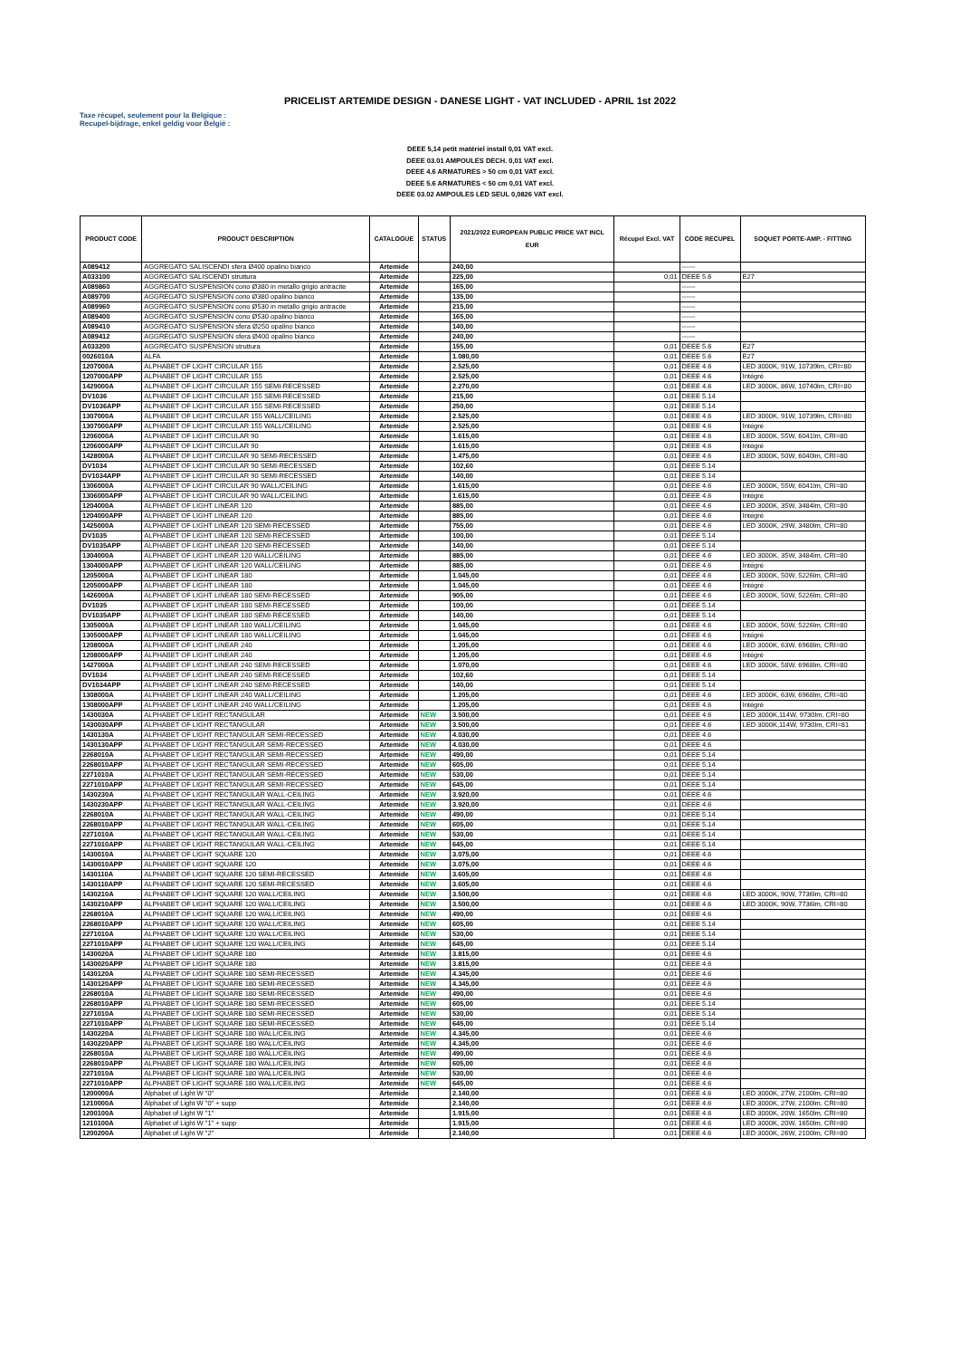PRICELIST ARTEMIDE DESIGN - DANESE LIGHT - VAT INCLUDED - APRIL 1st 2022
Taxe récupel, seulement pour la Belgique :
Recupel-bijdrage, enkel geldig voor België :
DEEE 5,14 petit matériel install 0,01 VAT excl.
DEEE 03.01 AMPOULES DECH. 0,01 VAT excl.
DEEE 4.6 ARMATURES > 50 cm 0,01 VAT excl.
DEEE 5.6 ARMATURES < 50 cm 0,01 VAT excl.
DEEE 03.02 AMPOULES LED SEUL 0,0826 VAT excl.
| PRODUCT CODE | PRODUCT DESCRIPTION | CATALOGUE | STATUS | 2021/2022 EUROPEAN PUBLIC PRICE VAT INCL EUR | Récupel Excl. VAT | CODE RECUPEL | SOQUET PORTE-AMP. - FITTING |
| --- | --- | --- | --- | --- | --- | --- | --- |
| A089412 | AGGREGATO SALISCENDI sfera Ø400 opalino bianco | Artemide | | 240,00 | | ------ | |
| A033100 | AGGREGATO SALISCENDI struttura | Artemide | | 225,00 | 0,01 | DEEE 5.6 | E27 |
| A089860 | AGGREGATO SUSPENSION cono Ø380 in metallo grigio antracite | Artemide | | 165,00 | | ------ | |
| A089700 | AGGREGATO SUSPENSION cono Ø380 opalino bianco | Artemide | | 135,00 | | ------ | |
| A089960 | AGGREGATO SUSPENSION cono Ø530 in metallo grigio antracite | Artemide | | 215,00 | | ------ | |
| A089400 | AGGREGATO SUSPENSION cono Ø530 opalino bianco | Artemide | | 165,00 | | ------ | |
| A089410 | AGGREGATO SUSPENSION sfera Ø250 opalino bianco | Artemide | | 140,00 | | ------ | |
| A089412 | AGGREGATO SUSPENSION sfera Ø400 opalino bianco | Artemide | | 240,00 | | ------ | |
| A033200 | AGGREGATO SUSPENSION struttura | Artemide | | 155,00 | 0,01 | DEEE 5.6 | E27 |
| 0026010A | ALFA | Artemide | | 1.080,00 | 0,01 | DEEE 5.6 | E27 |
| 1207000A | ALPHABET OF LIGHT CIRCULAR 155 | Artemide | | 2.525,00 | 0,01 | DEEE 4.6 | LED 3000K, 91W, 10739lm, CRI=80 |
| 1207000APP | ALPHABET OF LIGHT CIRCULAR 155 | Artemide | | 2.525,00 | 0,01 | DEEE 4.6 | Intégré |
| 1429000A | ALPHABET OF LIGHT CIRCULAR 155 SEMI-RECESSED | Artemide | | 2.270,00 | 0,01 | DEEE 4.6 | LED 3000K, 86W, 10740lm, CRI=80 |
| DV1036 | ALPHABET OF LIGHT CIRCULAR 155 SEMI-RECESSED | Artemide | | 215,00 | 0,01 | DEEE 5.14 | |
| DV1036APP | ALPHABET OF LIGHT CIRCULAR 155 SEMI-RECESSED | Artemide | | 250,00 | 0,01 | DEEE 5.14 | |
| 1307000A | ALPHABET OF LIGHT CIRCULAR 155 WALL/CEILING | Artemide | | 2.525,00 | 0,01 | DEEE 4.6 | LED 3000K, 91W, 10739lm, CRI=80 |
| 1307000APP | ALPHABET OF LIGHT CIRCULAR 155 WALL/CEILING | Artemide | | 2.525,00 | 0,01 | DEEE 4.6 | Intégré |
| 1206000A | ALPHABET OF LIGHT CIRCULAR 90 | Artemide | | 1.615,00 | 0,01 | DEEE 4.6 | LED 3000K, 55W, 6041lm, CRI=80 |
| 1206000APP | ALPHABET OF LIGHT CIRCULAR 90 | Artemide | | 1.615,00 | 0,01 | DEEE 4.6 | Intégré |
| 1428000A | ALPHABET OF LIGHT CIRCULAR 90 SEMI-RECESSED | Artemide | | 1.475,00 | 0,01 | DEEE 4.6 | LED 3000K, 50W, 6040lm, CRI=80 |
| DV1034 | ALPHABET OF LIGHT CIRCULAR 90 SEMI-RECESSED | Artemide | | 102,60 | 0,01 | DEEE 5.14 | |
| DV1034APP | ALPHABET OF LIGHT CIRCULAR 90 SEMI-RECESSED | Artemide | | 140,00 | 0,01 | DEEE 5.14 | |
| 1306000A | ALPHABET OF LIGHT CIRCULAR 90 WALL/CEILING | Artemide | | 1.615,00 | 0,01 | DEEE 4.6 | LED 3000K, 55W, 6041lm, CRI=80 |
| 1306000APP | ALPHABET OF LIGHT CIRCULAR 90 WALL/CEILING | Artemide | | 1.615,00 | 0,01 | DEEE 4.6 | Intégré |
| 1204000A | ALPHABET OF LIGHT LINEAR 120 | Artemide | | 885,00 | 0,01 | DEEE 4.6 | LED 3000K, 35W, 3484lm, CRI=80 |
| 1204000APP | ALPHABET OF LIGHT LINEAR 120 | Artemide | | 885,00 | 0,01 | DEEE 4.6 | Intégré |
| 1425000A | ALPHABET OF LIGHT LINEAR 120 SEMI-RECESSED | Artemide | | 755,00 | 0,01 | DEEE 4.6 | LED 3000K, 29W, 3480lm, CRI=80 |
| DV1035 | ALPHABET OF LIGHT LINEAR 120 SEMI-RECESSED | Artemide | | 100,00 | 0,01 | DEEE 5.14 | |
| DV1035APP | ALPHABET OF LIGHT LINEAR 120 SEMI-RECESSED | Artemide | | 140,00 | 0,01 | DEEE 5.14 | |
| 1304000A | ALPHABET OF LIGHT LINEAR 120 WALL/CEILING | Artemide | | 885,00 | 0,01 | DEEE 4.6 | LED 3000K, 35W, 3484lm, CRI=80 |
| 1304000APP | ALPHABET OF LIGHT LINEAR 120 WALL/CEILING | Artemide | | 885,00 | 0,01 | DEEE 4.6 | Intégré |
| 1205000A | ALPHABET OF LIGHT LINEAR 180 | Artemide | | 1.045,00 | 0,01 | DEEE 4.6 | LED 3000K, 50W, 5226lm, CRI=80 |
| 1205000APP | ALPHABET OF LIGHT LINEAR 180 | Artemide | | 1.045,00 | 0,01 | DEEE 4.6 | Intégré |
| 1426000A | ALPHABET OF LIGHT LINEAR 180 SEMI-RECESSED | Artemide | | 905,00 | 0,01 | DEEE 4.6 | LED 3000K, 50W, 5226lm, CRI=80 |
| DV1035 | ALPHABET OF LIGHT LINEAR 180 SEMI-RECESSED | Artemide | | 100,00 | 0,01 | DEEE 5.14 | |
| DV1035APP | ALPHABET OF LIGHT LINEAR 180 SEMI-RECESSED | Artemide | | 140,00 | 0,01 | DEEE 5.14 | |
| 1305000A | ALPHABET OF LIGHT LINEAR 180 WALL/CEILING | Artemide | | 1.045,00 | 0,01 | DEEE 4.6 | LED 3000K, 50W, 5226lm, CRI=80 |
| 1305000APP | ALPHABET OF LIGHT LINEAR 180 WALL/CEILING | Artemide | | 1.045,00 | 0,01 | DEEE 4.6 | Intégré |
| 1208000A | ALPHABET OF LIGHT LINEAR 240 | Artemide | | 1.205,00 | 0,01 | DEEE 4.6 | LED 3000K, 63W, 6968lm, CRI=80 |
| 1208000APP | ALPHABET OF LIGHT LINEAR 240 | Artemide | | 1.205,00 | 0,01 | DEEE 4.6 | Intégré |
| 1427000A | ALPHABET OF LIGHT LINEAR 240 SEMI-RECESSED | Artemide | | 1.070,00 | 0,01 | DEEE 4.6 | LED 3000K, 58W, 6968lm, CRI=80 |
| DV1034 | ALPHABET OF LIGHT LINEAR 240 SEMI-RECESSED | Artemide | | 102,60 | 0,01 | DEEE 5.14 | |
| DV1034APP | ALPHABET OF LIGHT LINEAR 240 SEMI-RECESSED | Artemide | | 140,00 | 0,01 | DEEE 5.14 | |
| 1308000A | ALPHABET OF LIGHT LINEAR 240 WALL/CEILING | Artemide | | 1.205,00 | 0,01 | DEEE 4.6 | LED 3000K, 63W, 6968lm, CRI=80 |
| 1308000APP | ALPHABET OF LIGHT LINEAR 240 WALL/CEILING | Artemide | | 1.205,00 | 0,01 | DEEE 4.6 | Intégré |
| 1430030A | ALPHABET OF LIGHT RECTANGULAR | Artemide | NEW | 3.500,00 | 0,01 | DEEE 4.6 | LED 3000K,114W, 9730lm, CRI=80 |
| 1430030APP | ALPHABET OF LIGHT RECTANGULAR | Artemide | NEW | 3.500,00 | 0,01 | DEEE 4.6 | LED 3000K,114W, 9730lm, CRI=81 |
| 1430130A | ALPHABET OF LIGHT RECTANGULAR SEMI-RECESSED | Artemide | NEW | 4.030,00 | 0,01 | DEEE 4.6 | |
| 1430130APP | ALPHABET OF LIGHT RECTANGULAR SEMI-RECESSED | Artemide | NEW | 4.030,00 | 0,01 | DEEE 4.6 | |
| 2268010A | ALPHABET OF LIGHT RECTANGULAR SEMI-RECESSED | Artemide | NEW | 490,00 | 0,01 | DEEE 5.14 | |
| 2268010APP | ALPHABET OF LIGHT RECTANGULAR SEMI-RECESSED | Artemide | NEW | 605,00 | 0,01 | DEEE 5.14 | |
| 2271010A | ALPHABET OF LIGHT RECTANGULAR SEMI-RECESSED | Artemide | NEW | 530,00 | 0,01 | DEEE 5.14 | |
| 2271010APP | ALPHABET OF LIGHT RECTANGULAR SEMI-RECESSED | Artemide | NEW | 645,00 | 0,01 | DEEE 5.14 | |
| 1430230A | ALPHABET OF LIGHT RECTANGULAR WALL-CEILING | Artemide | NEW | 3.920,00 | 0,01 | DEEE 4.6 | |
| 1430230APP | ALPHABET OF LIGHT RECTANGULAR WALL-CEILING | Artemide | NEW | 3.920,00 | 0,01 | DEEE 4.6 | |
| 2268010A | ALPHABET OF LIGHT RECTANGULAR WALL-CEILING | Artemide | NEW | 490,00 | 0,01 | DEEE 5.14 | |
| 2268010APP | ALPHABET OF LIGHT RECTANGULAR WALL-CEILING | Artemide | NEW | 605,00 | 0,01 | DEEE 5.14 | |
| 2271010A | ALPHABET OF LIGHT RECTANGULAR WALL-CEILING | Artemide | NEW | 530,00 | 0,01 | DEEE 5.14 | |
| 2271010APP | ALPHABET OF LIGHT RECTANGULAR WALL-CEILING | Artemide | NEW | 645,00 | 0,01 | DEEE 5.14 | |
| 1430010A | ALPHABET OF LIGHT SQUARE 120 | Artemide | NEW | 3.075,00 | 0,01 | DEEE 4.6 | |
| 1430010APP | ALPHABET OF LIGHT SQUARE 120 | Artemide | NEW | 3.075,00 | 0,01 | DEEE 4.6 | |
| 1430110A | ALPHABET OF LIGHT SQUARE 120 SEMI-RECESSED | Artemide | NEW | 3.605,00 | 0,01 | DEEE 4.6 | |
| 1430110APP | ALPHABET OF LIGHT SQUARE 120 SEMI-RECESSED | Artemide | NEW | 3.605,00 | 0,01 | DEEE 4.6 | |
| 1430210A | ALPHABET OF LIGHT SQUARE 120 WALL/CEILING | Artemide | NEW | 3.500,00 | 0,01 | DEEE 4.6 | LED 3000K, 90W, 7736lm, CRI=80 |
| 1430210APP | ALPHABET OF LIGHT SQUARE 120 WALL/CEILING | Artemide | NEW | 3.500,00 | 0,01 | DEEE 4.6 | LED 3000K, 90W, 7736lm, CRI=80 |
| 2268010A | ALPHABET OF LIGHT SQUARE 120 WALL/CEILING | Artemide | NEW | 490,00 | 0,01 | DEEE 4.6 | |
| 2268010APP | ALPHABET OF LIGHT SQUARE 120 WALL/CEILING | Artemide | NEW | 605,00 | 0,01 | DEEE 5.14 | |
| 2271010A | ALPHABET OF LIGHT SQUARE 120 WALL/CEILING | Artemide | NEW | 530,00 | 0,01 | DEEE 5.14 | |
| 2271010APP | ALPHABET OF LIGHT SQUARE 120 WALL/CEILING | Artemide | NEW | 645,00 | 0,01 | DEEE 5.14 | |
| 1430020A | ALPHABET OF LIGHT SQUARE 180 | Artemide | NEW | 3.815,00 | 0,01 | DEEE 4.6 | |
| 1430020APP | ALPHABET OF LIGHT SQUARE 180 | Artemide | NEW | 3.815,00 | 0,01 | DEEE 4.6 | |
| 1430120A | ALPHABET OF LIGHT SQUARE 180 SEMI-RECESSED | Artemide | NEW | 4.345,00 | 0,01 | DEEE 4.6 | |
| 1430120APP | ALPHABET OF LIGHT SQUARE 180 SEMI-RECESSED | Artemide | NEW | 4.345,00 | 0,01 | DEEE 4.6 | |
| 2268010A | ALPHABET OF LIGHT SQUARE 180 SEMI-RECESSED | Artemide | NEW | 490,00 | 0,01 | DEEE 4.6 | |
| 2268010APP | ALPHABET OF LIGHT SQUARE 180 SEMI-RECESSED | Artemide | NEW | 605,00 | 0,01 | DEEE 5.14 | |
| 2271010A | ALPHABET OF LIGHT SQUARE 180 SEMI-RECESSED | Artemide | NEW | 530,00 | 0,01 | DEEE 5.14 | |
| 2271010APP | ALPHABET OF LIGHT SQUARE 180 SEMI-RECESSED | Artemide | NEW | 645,00 | 0,01 | DEEE 5.14 | |
| 1430220A | ALPHABET OF LIGHT SQUARE 180 WALL/CEILING | Artemide | NEW | 4.345,00 | 0,01 | DEEE 4.6 | |
| 1430220APP | ALPHABET OF LIGHT SQUARE 180 WALL/CEILING | Artemide | NEW | 4.345,00 | 0,01 | DEEE 4.6 | |
| 2268010A | ALPHABET OF LIGHT SQUARE 180 WALL/CEILING | Artemide | NEW | 490,00 | 0,01 | DEEE 4.6 | |
| 2268010APP | ALPHABET OF LIGHT SQUARE 180 WALL/CEILING | Artemide | NEW | 605,00 | 0,01 | DEEE 4.6 | |
| 2271010A | ALPHABET OF LIGHT SQUARE 180 WALL/CEILING | Artemide | NEW | 530,00 | 0,01 | DEEE 4.6 | |
| 2271010APP | ALPHABET OF LIGHT SQUARE 180 WALL/CEILING | Artemide | NEW | 645,00 | 0,01 | DEEE 4.6 | |
| 1200000A | Alphabet of Light W "0" | Artemide | | 2.140,00 | 0,01 | DEEE 4.6 | LED 3000K, 27W, 2100lm, CRI=80 |
| 1210000A | Alphabet of Light W "0" + supp | Artemide | | 2.140,00 | 0,01 | DEEE 4.6 | LED 3000K, 27W, 2100lm, CRI=80 |
| 1200100A | Alphabet of Light W "1" | Artemide | | 1.915,00 | 0,01 | DEEE 4.6 | LED 3000K, 20W, 1650lm, CRI=80 |
| 1210100A | Alphabet of Light W "1" + supp | Artemide | | 1.915,00 | 0,01 | DEEE 4.6 | LED 3000K, 20W, 1650lm, CRI=80 |
| 1200200A | Alphabet of Light W "2" | Artemide | | 2.140,00 | 0,01 | DEEE 4.6 | LED 3000K, 26W, 2100lm, CRI=80 |